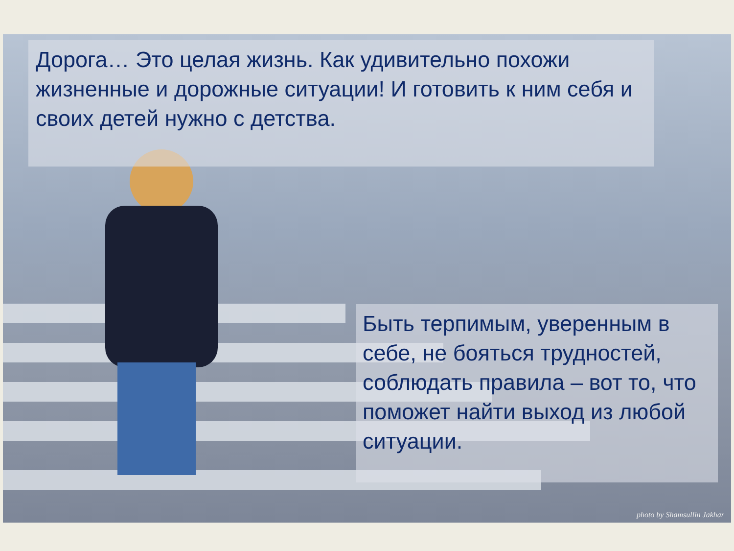Дорога… Это целая жизнь. Как удивительно похожи жизненные и дорожные ситуации! И готовить к ним себя и своих детей нужно с детства.
Быть терпимым, уверенным в себе, не бояться трудностей, соблюдать правила – вот то, что поможет найти выход из любой ситуации.
photo by Shamsullin Jakhar